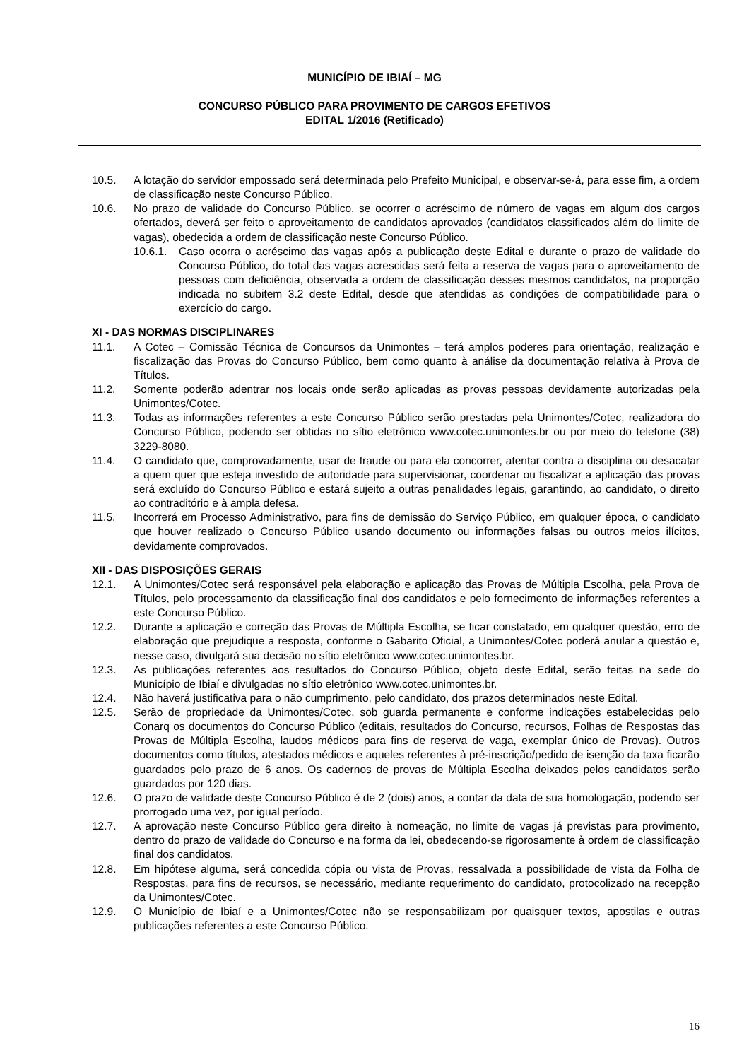MUNICÍPIO DE IBIAÍ – MG
CONCURSO PÚBLICO PARA PROVIMENTO DE CARGOS EFETIVOS
EDITAL 1/2016 (Retificado)
10.5. A lotação do servidor empossado será determinada pelo Prefeito Municipal, e observar-se-á, para esse fim, a ordem de classificação neste Concurso Público.
10.6. No prazo de validade do Concurso Público, se ocorrer o acréscimo de número de vagas em algum dos cargos ofertados, deverá ser feito o aproveitamento de candidatos aprovados (candidatos classificados além do limite de vagas), obedecida a ordem de classificação neste Concurso Público.
10.6.1. Caso ocorra o acréscimo das vagas após a publicação deste Edital e durante o prazo de validade do Concurso Público, do total das vagas acrescidas será feita a reserva de vagas para o aproveitamento de pessoas com deficiência, observada a ordem de classificação desses mesmos candidatos, na proporção indicada no subitem 3.2 deste Edital, desde que atendidas as condições de compatibilidade para o exercício do cargo.
XI - DAS NORMAS DISCIPLINARES
11.1. A Cotec – Comissão Técnica de Concursos da Unimontes – terá amplos poderes para orientação, realização e fiscalização das Provas do Concurso Público, bem como quanto à análise da documentação relativa à Prova de Títulos.
11.2. Somente poderão adentrar nos locais onde serão aplicadas as provas pessoas devidamente autorizadas pela Unimontes/Cotec.
11.3. Todas as informações referentes a este Concurso Público serão prestadas pela Unimontes/Cotec, realizadora do Concurso Público, podendo ser obtidas no sítio eletrônico www.cotec.unimontes.br ou por meio do telefone (38) 3229-8080.
11.4. O candidato que, comprovadamente, usar de fraude ou para ela concorrer, atentar contra a disciplina ou desacatar a quem quer que esteja investido de autoridade para supervisionar, coordenar ou fiscalizar a aplicação das provas será excluído do Concurso Público e estará sujeito a outras penalidades legais, garantindo, ao candidato, o direito ao contraditório e à ampla defesa.
11.5. Incorrerá em Processo Administrativo, para fins de demissão do Serviço Público, em qualquer época, o candidato que houver realizado o Concurso Público usando documento ou informações falsas ou outros meios ilícitos, devidamente comprovados.
XII - DAS DISPOSIÇÕES GERAIS
12.1. A Unimontes/Cotec será responsável pela elaboração e aplicação das Provas de Múltipla Escolha, pela Prova de Títulos, pelo processamento da classificação final dos candidatos e pelo fornecimento de informações referentes a este Concurso Público.
12.2. Durante a aplicação e correção das Provas de Múltipla Escolha, se ficar constatado, em qualquer questão, erro de elaboração que prejudique a resposta, conforme o Gabarito Oficial, a Unimontes/Cotec poderá anular a questão e, nesse caso, divulgará sua decisão no sítio eletrônico www.cotec.unimontes.br.
12.3. As publicações referentes aos resultados do Concurso Público, objeto deste Edital, serão feitas na sede do Município de Ibiaí e divulgadas no sítio eletrônico www.cotec.unimontes.br.
12.4. Não haverá justificativa para o não cumprimento, pelo candidato, dos prazos determinados neste Edital.
12.5. Serão de propriedade da Unimontes/Cotec, sob guarda permanente e conforme indicações estabelecidas pelo Conarq os documentos do Concurso Público (editais, resultados do Concurso, recursos, Folhas de Respostas das Provas de Múltipla Escolha, laudos médicos para fins de reserva de vaga, exemplar único de Provas). Outros documentos como títulos, atestados médicos e aqueles referentes à pré-inscrição/pedido de isenção da taxa ficarão guardados pelo prazo de 6 anos. Os cadernos de provas de Múltipla Escolha deixados pelos candidatos serão guardados por 120 dias.
12.6. O prazo de validade deste Concurso Público é de 2 (dois) anos, a contar da data de sua homologação, podendo ser prorrogado uma vez, por igual período.
12.7. A aprovação neste Concurso Público gera direito à nomeação, no limite de vagas já previstas para provimento, dentro do prazo de validade do Concurso e na forma da lei, obedecendo-se rigorosamente à ordem de classificação final dos candidatos.
12.8. Em hipótese alguma, será concedida cópia ou vista de Provas, ressalvada a possibilidade de vista da Folha de Respostas, para fins de recursos, se necessário, mediante requerimento do candidato, protocolizado na recepção da Unimontes/Cotec.
12.9. O Município de Ibiaí e a Unimontes/Cotec não se responsabilizam por quaisquer textos, apostilas e outras publicações referentes a este Concurso Público.
16